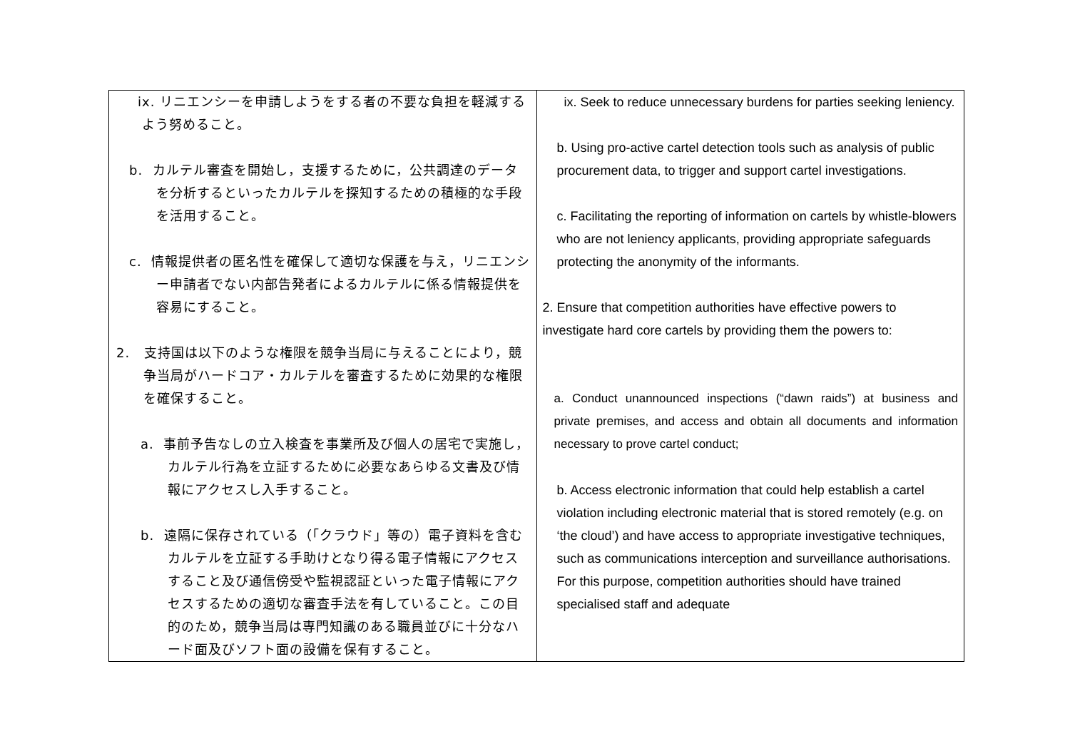| ix. リニエンシーを申請しようをする者の不要な負担を軽減するよう努めること。 b. カルテル審査を開始し，支援するために，公共調達のデータを分析するといったカルテルを探知するための積極的な手段を活用すること。 c. 情報提供者の匿名性を確保して適切な保護を与え，リニエンシー申請者でない内部告発者によるカルテルに係る情報提供を容易にすること。 2. 支持国は以下のような権限を競争当局に与えることにより，競争当局がハードコア・カルテルを審査するために効果的な権限を確保すること。 a. 事前予告なしの立入検査を事業所及び個人の居宅で実施し，カルテル行為を立証するために必要なあらゆる文書及び情報にアクセスし入手すること。 b. 遠隔に保存されている（「クラウド」等の）電子資料を含むカルテルを立証する手助けとなり得る電子情報にアクセスすること及び通信傍受や監視認証といった電子情報にアクセスするための適切な審査手法を有していること。この目的のため，競争当局は専門知識のある職員並びに十分なハード面及びソフト面の設備を保有すること。 | ix. Seek to reduce unnecessary burdens for parties seeking leniency. b. Using pro-active cartel detection tools such as analysis of public procurement data, to trigger and support cartel investigations. c. Facilitating the reporting of information on cartels by whistle-blowers who are not leniency applicants, providing appropriate safeguards protecting the anonymity of the informants. 2. Ensure that competition authorities have effective powers to investigate hard core cartels by providing them the powers to: a. Conduct unannounced inspections (“dawn raids”) at business and private premises, and access and obtain all documents and information necessary to prove cartel conduct; b. Access electronic information that could help establish a cartel violation including electronic material that is stored remotely (e.g. on ‘the cloud’) and have access to appropriate investigative techniques, such as communications interception and surveillance authorisations. For this purpose, competition authorities should have trained specialised staff and adequate |